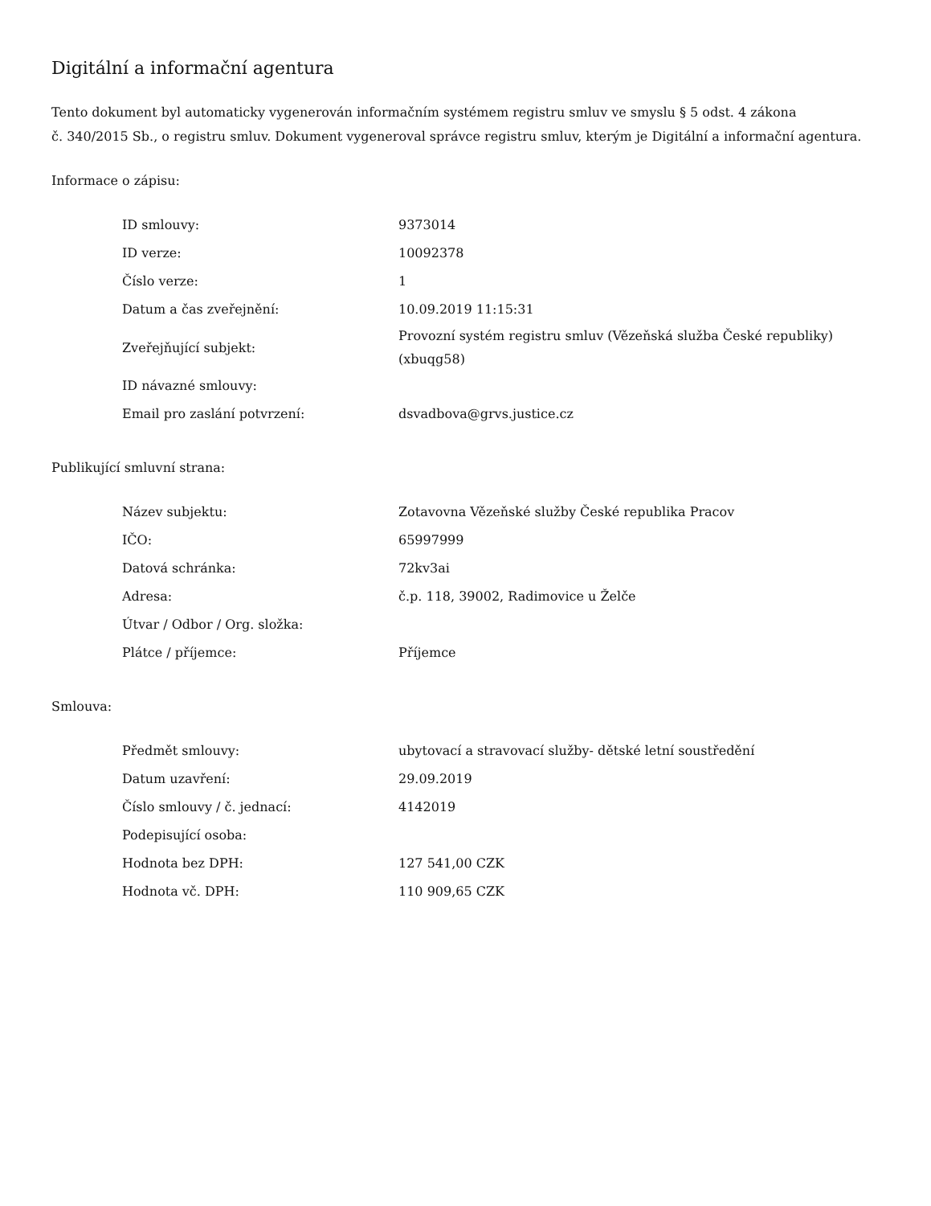Digitální a informační agentura
Tento dokument byl automaticky vygenerován informačním systémem registru smluv ve smyslu § 5 odst. 4 zákona
č. 340/2015 Sb., o registru smluv. Dokument vygeneroval správce registru smluv, kterým je Digitální a informační agentura.
Informace o zápisu:
| ID smlouvy: | 9373014 |
| ID verze: | 10092378 |
| Číslo verze: | 1 |
| Datum a čas zveřejnění: | 10.09.2019 11:15:31 |
| Zveřejňující subjekt: | Provozní systém registru smluv (Vězeňská služba České republiky) (xbuqg58) |
| ID návazné smlouvy: | |
| Email pro zaslání potvrzení: | dsvadbova@grvs.justice.cz |
Publikující smluvní strana:
| Název subjektu: | Zotavovna Vězeňské služby České republika Pracov |
| IČO: | 65997999 |
| Datová schránka: | 72kv3ai |
| Adresa: | č.p. 118, 39002, Radimovice u Želče |
| Útvar / Odbor / Org. složka: | |
| Plátce / příjemce: | Příjemce |
Smlouva:
| Předmět smlouvy: | ubytovací a stravovací služby- dětské letní soustředění |
| Datum uzavření: | 29.09.2019 |
| Číslo smlouvy / č. jednací: | 4142019 |
| Podepisující osoba: | |
| Hodnota bez DPH: | 127 541,00 CZK |
| Hodnota vč. DPH: | 110 909,65 CZK |